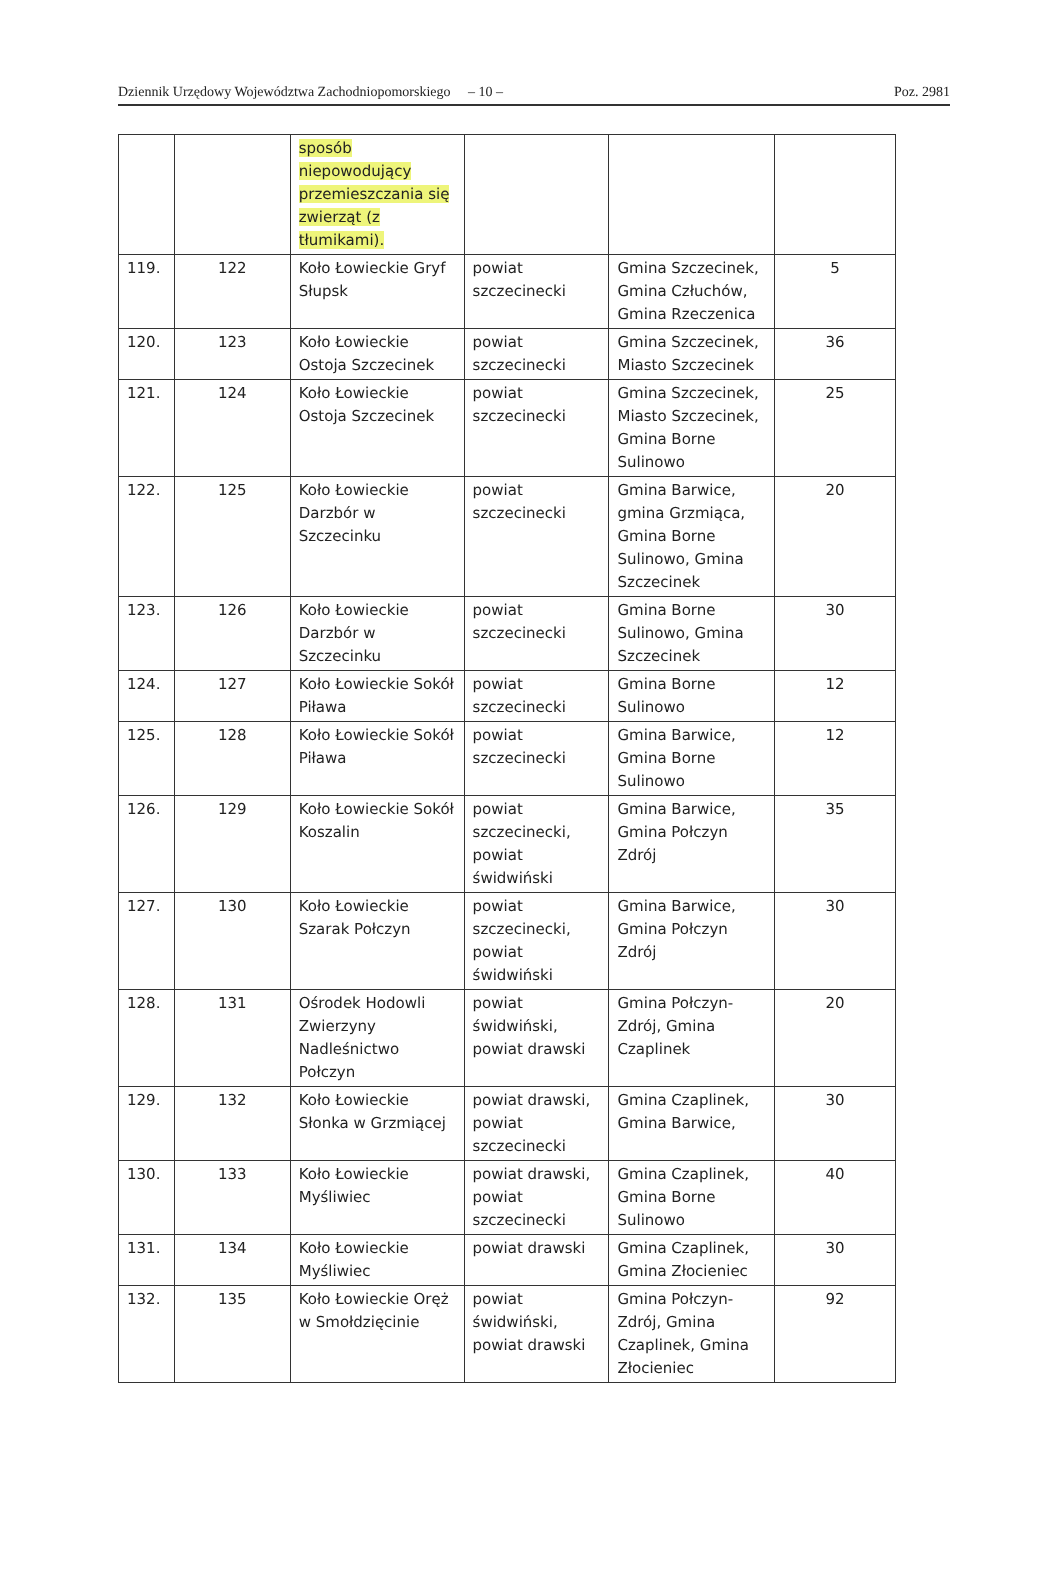Dziennik Urzędowy Województwa Zachodniopomorskiego – 10 – Poz. 2981
| | | sposób niepowodujący przemieszczania się zwierząt (z tłumikami). | | | |
| 119. | 122 | Koło Łowieckie Gryf Słupsk | powiat szczecinecki | Gmina Szczecinek, Gmina Człuchów, Gmina Rzeczenica | 5 |
| 120. | 123 | Koło Łowieckie Ostoja Szczecinek | powiat szczecinecki | Gmina Szczecinek, Miasto Szczecinek | 36 |
| 121. | 124 | Koło Łowieckie Ostoja Szczecinek | powiat szczecinecki | Gmina Szczecinek, Miasto Szczecinek, Gmina Borne Sulinowo | 25 |
| 122. | 125 | Koło Łowieckie Darzbór w Szczecinku | powiat szczecinecki | Gmina Barwice, gmina Grzmiąca, Gmina Borne Sulinowo, Gmina Szczecinek | 20 |
| 123. | 126 | Koło Łowieckie Darzbór w Szczecinku | powiat szczecinecki | Gmina Borne Sulinowo, Gmina Szczecinek | 30 |
| 124. | 127 | Koło Łowieckie Sokół Piława | powiat szczecinecki | Gmina Borne Sulinowo | 12 |
| 125. | 128 | Koło Łowieckie Sokół Piława | powiat szczecinecki | Gmina Barwice, Gmina Borne Sulinowo | 12 |
| 126. | 129 | Koło Łowieckie Sokół Koszalin | powiat szczecinecki, powiat świdwiński | Gmina Barwice, Gmina Połczyn Zdrój | 35 |
| 127. | 130 | Koło Łowieckie Szarak Połczyn | powiat szczecinecki, powiat świdwiński | Gmina Barwice, Gmina Połczyn Zdrój | 30 |
| 128. | 131 | Ośrodek Hodowli Zwierzyny Nadleśnictwo Połczyn | powiat świdwiński, powiat drawski | Gmina Połczyn-Zdrój, Gmina Czaplinek | 20 |
| 129. | 132 | Koło Łowieckie Słonka w Grzmiącej | powiat drawski, powiat szczecinecki | Gmina Czaplinek, Gmina Barwice, | 30 |
| 130. | 133 | Koło Łowieckie Myśliwiec | powiat drawski, powiat szczecinecki | Gmina Czaplinek, Gmina Borne Sulinowo | 40 |
| 131. | 134 | Koło Łowieckie Myśliwiec | powiat drawski | Gmina Czaplinek, Gmina Złocieniec | 30 |
| 132. | 135 | Koło Łowieckie Oręż w Smołdzięcinie | powiat świdwiński, powiat drawski | Gmina Połczyn-Zdrój, Gmina Czaplinek, Gmina Złocieniec | 92 |